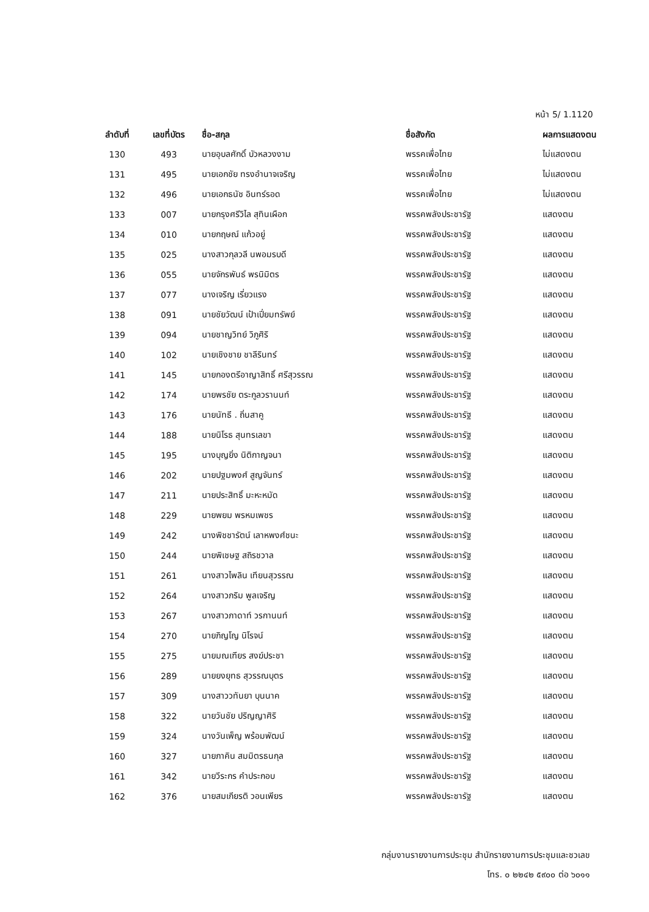หน้า 5/ 1.1120
| ลำดับที่ | เลขที่บัตร | ชื่อ-สกุล | ชื่อสังกัด | ผลการแสดงตน |
| --- | --- | --- | --- | --- |
| 130 | 493 | นายอุบลศักดิ์ บัวหลวงงาม | พรรคเพื่อไทย | ไม่แสดงตน |
| 131 | 495 | นายเอกชัย ทรงอำนาจเจริญ | พรรคเพื่อไทย | ไม่แสดงตน |
| 132 | 496 | นายเอกธนัช อินทร์รอด | พรรคเพื่อไทย | ไม่แสดงตน |
| 133 | 007 | นายกรุงศรีวิไล สุทินเผือก | พรรคพลังประชารัฐ | แสดงตน |
| 134 | 010 | นายกฤษณ์ แก้วอยู่ | พรรคพลังประชารัฐ | แสดงตน |
| 135 | 025 | นางสาวกุลวลี นพอมรบดี | พรรคพลังประชารัฐ | แสดงตน |
| 136 | 055 | นายจักรพันธ์ พรนิมิตร | พรรคพลังประชารัฐ | แสดงตน |
| 137 | 077 | นางเจริญ เรี่ยวแรง | พรรคพลังประชารัฐ | แสดงตน |
| 138 | 091 | นายชัยวัฒน์ เป้าเปี่ยมทรัพย์ | พรรคพลังประชารัฐ | แสดงตน |
| 139 | 094 | นายชาญวิทย์ วิภูศิริ | พรรคพลังประชารัฐ | แสดงตน |
| 140 | 102 | นายเชิงชาย ชาลีรินทร์ | พรรคพลังประชารัฐ | แสดงตน |
| 141 | 145 | นายกองตรีอาญาสิทธิ์ ศรีสุวรรณ | พรรคพลังประชารัฐ | แสดงตน |
| 142 | 174 | นายพรชัย ตระกูลวรานนท์ | พรรคพลังประชารัฐ | แสดงตน |
| 143 | 176 | นายนัทธี . ถิ่นสาคู | พรรคพลังประชารัฐ | แสดงตน |
| 144 | 188 | นายนิโรธ สุนทรเลขา | พรรคพลังประชารัฐ | แสดงตน |
| 145 | 195 | นางบุญยิ่ง นิติกาญจนา | พรรคพลังประชารัฐ | แสดงตน |
| 146 | 202 | นายปฐมพงศ์ สูญจันทร์ | พรรคพลังประชารัฐ | แสดงตน |
| 147 | 211 | นายประสิทธิ์ มะหะหมัด | พรรคพลังประชารัฐ | แสดงตน |
| 148 | 229 | นายพยม พรหมเพชร | พรรคพลังประชารัฐ | แสดงตน |
| 149 | 242 | นางพิชชารัตน์ เลาหพงศ์ชนะ | พรรคพลังประชารัฐ | แสดงตน |
| 150 | 244 | นายพิเชษฐ สถิรชวาล | พรรคพลังประชารัฐ | แสดงตน |
| 151 | 261 | นางสาวไพลิน เทียนสุวรรณ | พรรคพลังประชารัฐ | แสดงตน |
| 152 | 264 | นางสาวภริม พูลเจริญ | พรรคพลังประชารัฐ | แสดงตน |
| 153 | 267 | นางสาวภาดาท์ วรกานนท์ | พรรคพลังประชารัฐ | แสดงตน |
| 154 | 270 | นายภิญโญ นิโรจน์ | พรรคพลังประชารัฐ | แสดงตน |
| 155 | 275 | นายมณเฑียร สงฆ์ประชา | พรรคพลังประชารัฐ | แสดงตน |
| 156 | 289 | นายยงยุทธ สุวรรณบุตร | พรรคพลังประชารัฐ | แสดงตน |
| 157 | 309 | นางสาววทันยา บุนนาค | พรรคพลังประชารัฐ | แสดงตน |
| 158 | 322 | นายวันชัย ปริญญาศิริ | พรรคพลังประชารัฐ | แสดงตน |
| 159 | 324 | นางวันเพ็ญ พร้อมพัฒน์ | พรรคพลังประชารัฐ | แสดงตน |
| 160 | 327 | นายภาคิน สมมิตรธนกุล | พรรคพลังประชารัฐ | แสดงตน |
| 161 | 342 | นายวีระกร คำประกอบ | พรรคพลังประชารัฐ | แสดงตน |
| 162 | 376 | นายสมเกียรติ วอนเพียร | พรรคพลังประชารัฐ | แสดงตน |
กลุ่มงานรายงานการประชุม สำนักรายงานการประชุมและชวเลข
โทร. ๐ ๒๒๔๒ ๕๙๐๐ ต่อ ๖๐๑๑